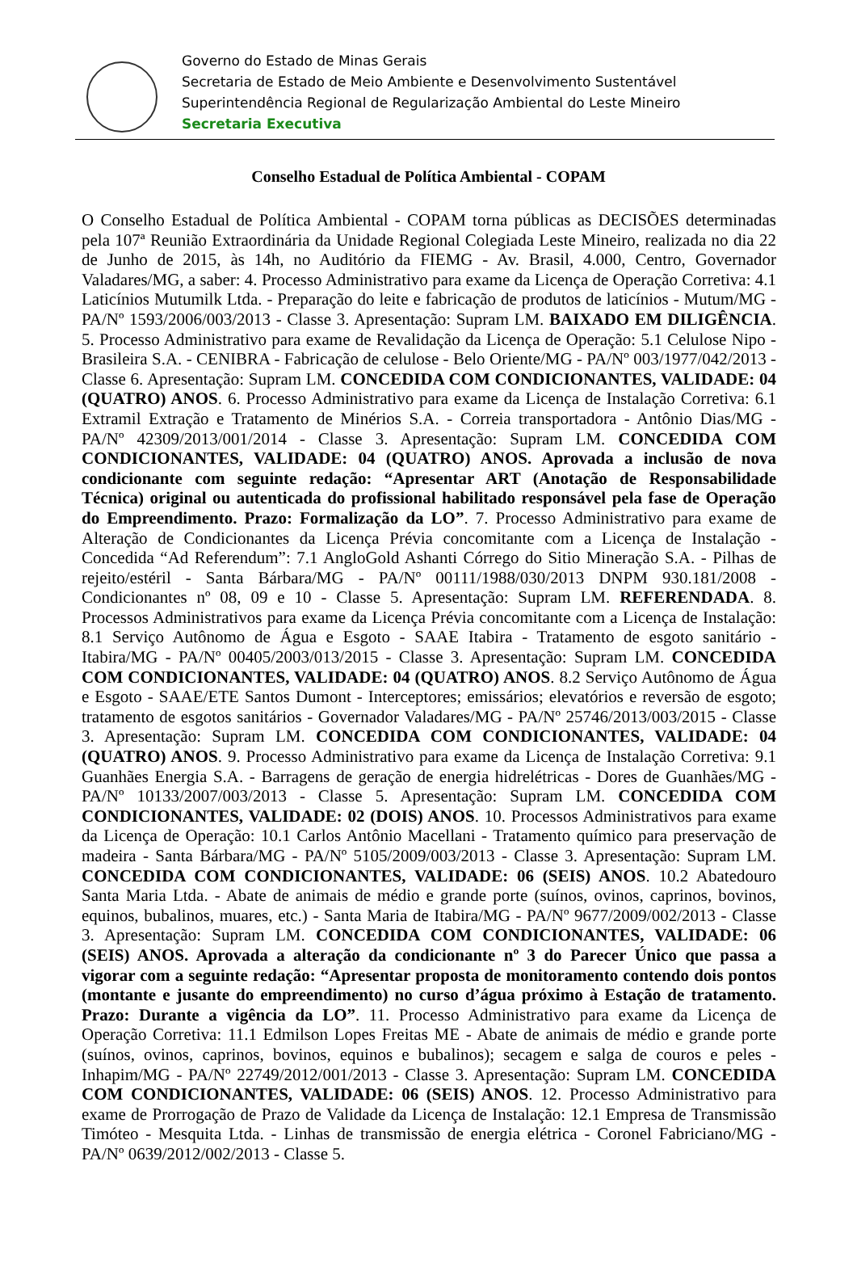Governo do Estado de Minas Gerais
Secretaria de Estado de Meio Ambiente e Desenvolvimento Sustentável
Superintendência Regional de Regularização Ambiental do Leste Mineiro
Secretaria Executiva
Conselho Estadual de Política Ambiental - COPAM
O Conselho Estadual de Política Ambiental - COPAM torna públicas as DECISÕES determinadas pela 107ª Reunião Extraordinária da Unidade Regional Colegiada Leste Mineiro, realizada no dia 22 de Junho de 2015, às 14h, no Auditório da FIEMG - Av. Brasil, 4.000, Centro, Governador Valadares/MG, a saber: 4. Processo Administrativo para exame da Licença de Operação Corretiva: 4.1 Laticínios Mutumilk Ltda. - Preparação do leite e fabricação de produtos de laticínios - Mutum/MG - PA/Nº 1593/2006/003/2013 - Classe 3. Apresentação: Supram LM. BAIXADO EM DILIGÊNCIA. 5. Processo Administrativo para exame de Revalidação da Licença de Operação: 5.1 Celulose Nipo - Brasileira S.A. - CENIBRA - Fabricação de celulose - Belo Oriente/MG - PA/Nº 003/1977/042/2013 - Classe 6. Apresentação: Supram LM. CONCEDIDA COM CONDICIONANTES, VALIDADE: 04 (QUATRO) ANOS. 6. Processo Administrativo para exame da Licença de Instalação Corretiva: 6.1 Extramil Extração e Tratamento de Minérios S.A. - Correia transportadora - Antônio Dias/MG - PA/Nº 42309/2013/001/2014 - Classe 3. Apresentação: Supram LM. CONCEDIDA COM CONDICIONANTES, VALIDADE: 04 (QUATRO) ANOS. Aprovada a inclusão de nova condicionante com seguinte redação: “Apresentar ART (Anotação de Responsabilidade Técnica) original ou autenticada do profissional habilitado responsável pela fase de Operação do Empreendimento. Prazo: Formalização da LO”. 7. Processo Administrativo para exame de Alteração de Condicionantes da Licença Prévia concomitante com a Licença de Instalação - Concedida “Ad Referendum”: 7.1 AngloGold Ashanti Córrego do Sitio Mineração S.A. - Pilhas de rejeito/estéril - Santa Bárbara/MG - PA/Nº 00111/1988/030/2013 DNPM 930.181/2008 - Condicionantes nº 08, 09 e 10 - Classe 5. Apresentação: Supram LM. REFERENDADA. 8. Processos Administrativos para exame da Licença Prévia concomitante com a Licença de Instalação: 8.1 Serviço Autônomo de Água e Esgoto - SAAE Itabira - Tratamento de esgoto sanitário - Itabira/MG - PA/Nº 00405/2003/013/2015 - Classe 3. Apresentação: Supram LM. CONCEDIDA COM CONDICIONANTES, VALIDADE: 04 (QUATRO) ANOS. 8.2 Serviço Autônomo de Água e Esgoto - SAAE/ETE Santos Dumont - Interceptores; emissários; elevatórios e reversão de esgoto; tratamento de esgotos sanitários - Governador Valadares/MG - PA/Nº 25746/2013/003/2015 - Classe 3. Apresentação: Supram LM. CONCEDIDA COM CONDICIONANTES, VALIDADE: 04 (QUATRO) ANOS. 9. Processo Administrativo para exame da Licença de Instalação Corretiva: 9.1 Guanhães Energia S.A. - Barragens de geração de energia hidrelétricas - Dores de Guanhães/MG - PA/Nº 10133/2007/003/2013 - Classe 5. Apresentação: Supram LM. CONCEDIDA COM CONDICIONANTES, VALIDADE: 02 (DOIS) ANOS. 10. Processos Administrativos para exame da Licença de Operação: 10.1 Carlos Antônio Macellani - Tratamento químico para preservação de madeira - Santa Bárbara/MG - PA/Nº 5105/2009/003/2013 - Classe 3. Apresentação: Supram LM. CONCEDIDA COM CONDICIONANTES, VALIDADE: 06 (SEIS) ANOS. 10.2 Abatedouro Santa Maria Ltda. - Abate de animais de médio e grande porte (suínos, ovinos, caprinos, bovinos, equinos, bubalinos, muares, etc.) - Santa Maria de Itabira/MG - PA/Nº 9677/2009/002/2013 - Classe 3. Apresentação: Supram LM. CONCEDIDA COM CONDICIONANTES, VALIDADE: 06 (SEIS) ANOS. Aprovada a alteração da condicionante nº 3 do Parecer Único que passa a vigorar com a seguinte redação: “Apresentar proposta de monitoramento contendo dois pontos (montante e jusante do empreendimento) no curso d’água próximo à Estação de tratamento. Prazo: Durante a vigência da LO”. 11. Processo Administrativo para exame da Licença de Operação Corretiva: 11.1 Edmilson Lopes Freitas ME - Abate de animais de médio e grande porte (suínos, ovinos, caprinos, bovinos, equinos e bubalinos); secagem e salga de couros e peles - Inhapim/MG - PA/Nº 22749/2012/001/2013 - Classe 3. Apresentação: Supram LM. CONCEDIDA COM CONDICIONANTES, VALIDADE: 06 (SEIS) ANOS. 12. Processo Administrativo para exame de Prorrogação de Prazo de Validade da Licença de Instalação: 12.1 Empresa de Transmissão Timóteo - Mesquita Ltda. - Linhas de transmissão de energia elétrica - Coronel Fabriciano/MG - PA/Nº 0639/2012/002/2013 - Classe 5.